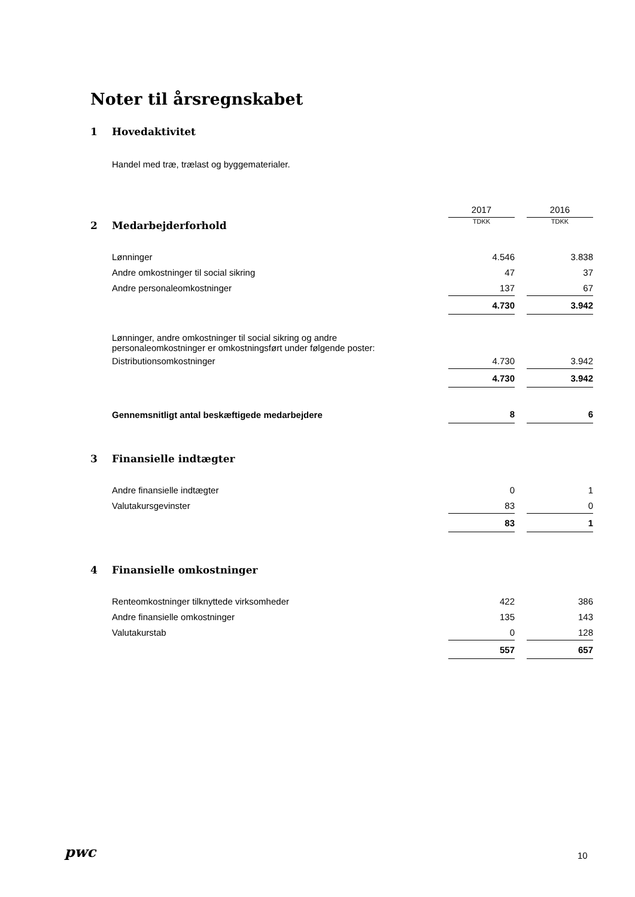Noter til årsregnskabet
| 1 | Hovedaktivitet | | | |
| | Handel med træ, trælast og byggematerialer. | | | |
| | | 2017 | | 2016 |
| 2 | Medarbejderforhold | TDKK | | TDKK |
| | Lønninger | 4.546 | | 3.838 |
| | Andre omkostninger til social sikring | 47 | | 37 |
| | Andre personaleomkostninger | 137 | | 67 |
| | | 4.730 | | 3.942 |
| | Lønninger, andre omkostninger til social sikring og andre personaleomkostninger er omkostningsført under følgende poster: | | | |
| | Distributionsomkostninger | 4.730 | | 3.942 |
| | | 4.730 | | 3.942 |
| | Gennemsnitligt antal beskæftigede medarbejdere | 8 | | 6 |
| 3 | Finansielle indtægter | | | |
| | Andre finansielle indtægter | 0 | | 1 |
| | Valutakursgevinster | 83 | | 0 |
| | | 83 | | 1 |
| 4 | Finansielle omkostninger | | | |
| | Renteomkostninger tilknyttede virksomheder | 422 | | 386 |
| | Andre finansielle omkostninger | 135 | | 143 |
| | Valutakurstab | 0 | | 128 |
| | | 557 | | 657 |
pwc 10